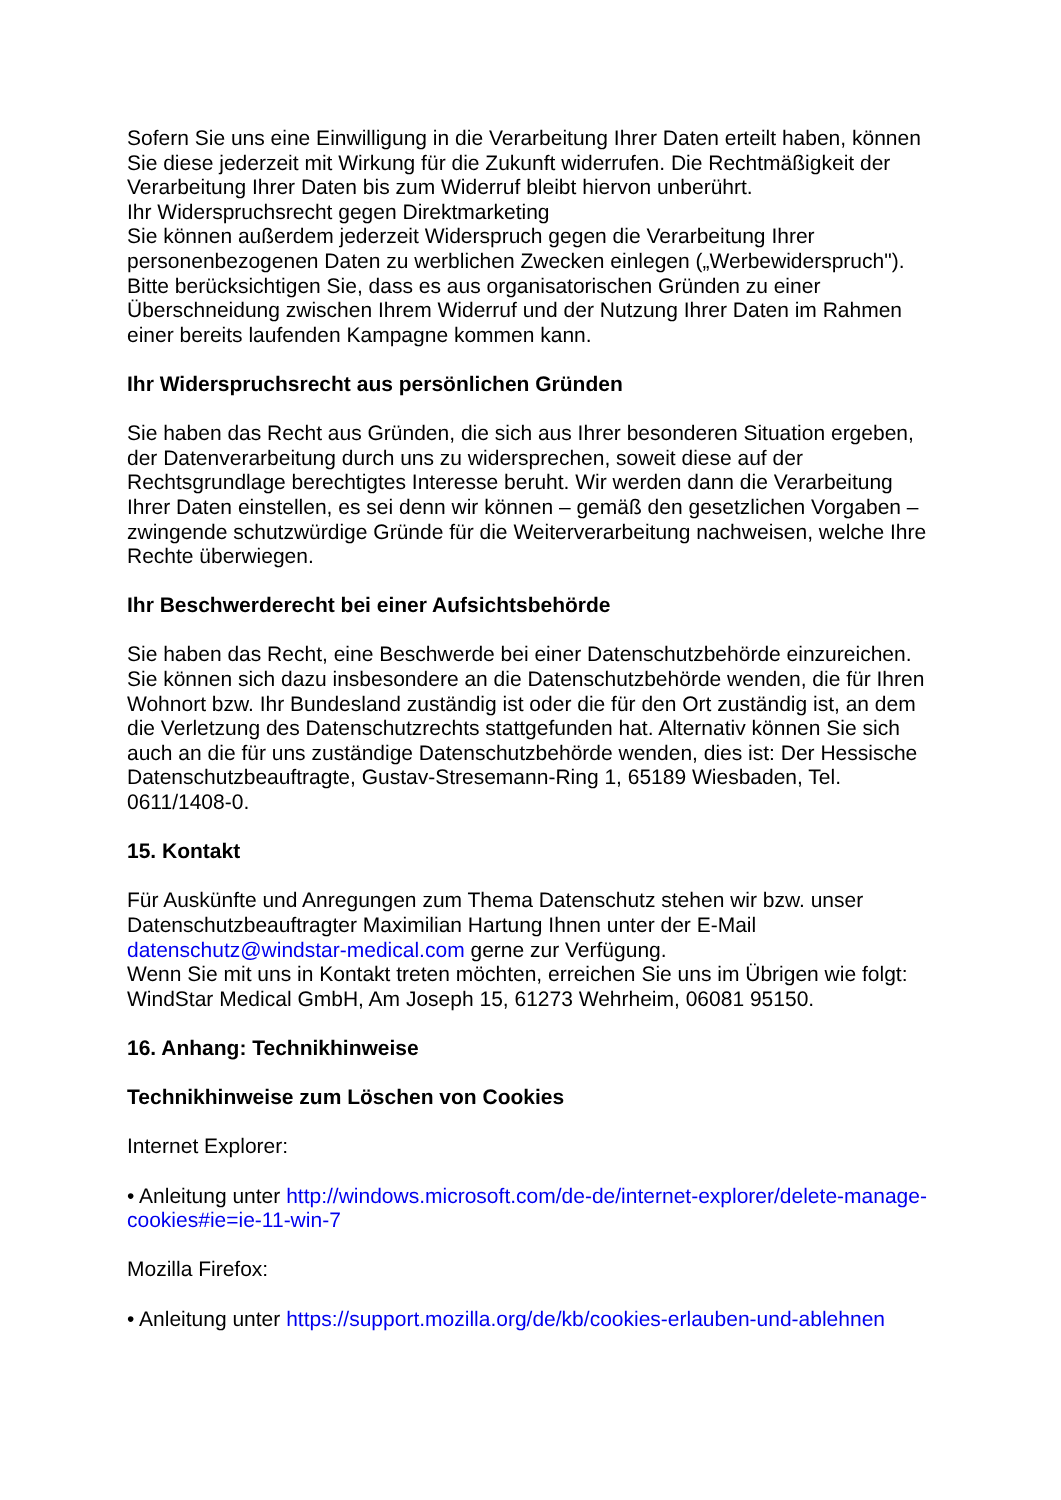Sofern Sie uns eine Einwilligung in die Verarbeitung Ihrer Daten erteilt haben, können Sie diese jederzeit mit Wirkung für die Zukunft widerrufen. Die Rechtmäßigkeit der Verarbeitung Ihrer Daten bis zum Widerruf bleibt hiervon unberührt.
Ihr Widerspruchsrecht gegen Direktmarketing
Sie können außerdem jederzeit Widerspruch gegen die Verarbeitung Ihrer personenbezogenen Daten zu werblichen Zwecken einlegen („Werbewiderspruch"). Bitte berücksichtigen Sie, dass es aus organisatorischen Gründen zu einer Überschneidung zwischen Ihrem Widerruf und der Nutzung Ihrer Daten im Rahmen einer bereits laufenden Kampagne kommen kann.
Ihr Widerspruchsrecht aus persönlichen Gründen
Sie haben das Recht aus Gründen, die sich aus Ihrer besonderen Situation ergeben, der Datenverarbeitung durch uns zu widersprechen, soweit diese auf der Rechtsgrundlage berechtigtes Interesse beruht. Wir werden dann die Verarbeitung Ihrer Daten einstellen, es sei denn wir können – gemäß den gesetzlichen Vorgaben – zwingende schutzwürdige Gründe für die Weiterverarbeitung nachweisen, welche Ihre Rechte überwiegen.
Ihr Beschwerderecht bei einer Aufsichtsbehörde
Sie haben das Recht, eine Beschwerde bei einer Datenschutzbehörde einzureichen. Sie können sich dazu insbesondere an die Datenschutzbehörde wenden, die für Ihren Wohnort bzw. Ihr Bundesland zuständig ist oder die für den Ort zuständig ist, an dem die Verletzung des Datenschutzrechts stattgefunden hat. Alternativ können Sie sich auch an die für uns zuständige Datenschutzbehörde wenden, dies ist: Der Hessische Datenschutzbeauftragte, Gustav-Stresemann-Ring 1, 65189 Wiesbaden, Tel. 0611/1408-0.
15. Kontakt
Für Auskünfte und Anregungen zum Thema Datenschutz stehen wir bzw. unser Datenschutzbeauftragter Maximilian Hartung Ihnen unter der E-Mail datenschutz@windstar-medical.com gerne zur Verfügung.
Wenn Sie mit uns in Kontakt treten möchten, erreichen Sie uns im Übrigen wie folgt: WindStar Medical GmbH, Am Joseph 15, 61273 Wehrheim, 06081 95150.
16. Anhang: Technikhinweise
Technikhinweise zum Löschen von Cookies
Internet Explorer:
• Anleitung unter http://windows.microsoft.com/de-de/internet-explorer/delete-manage-cookies#ie=ie-11-win-7
Mozilla Firefox:
• Anleitung unter https://support.mozilla.org/de/kb/cookies-erlauben-und-ablehnen